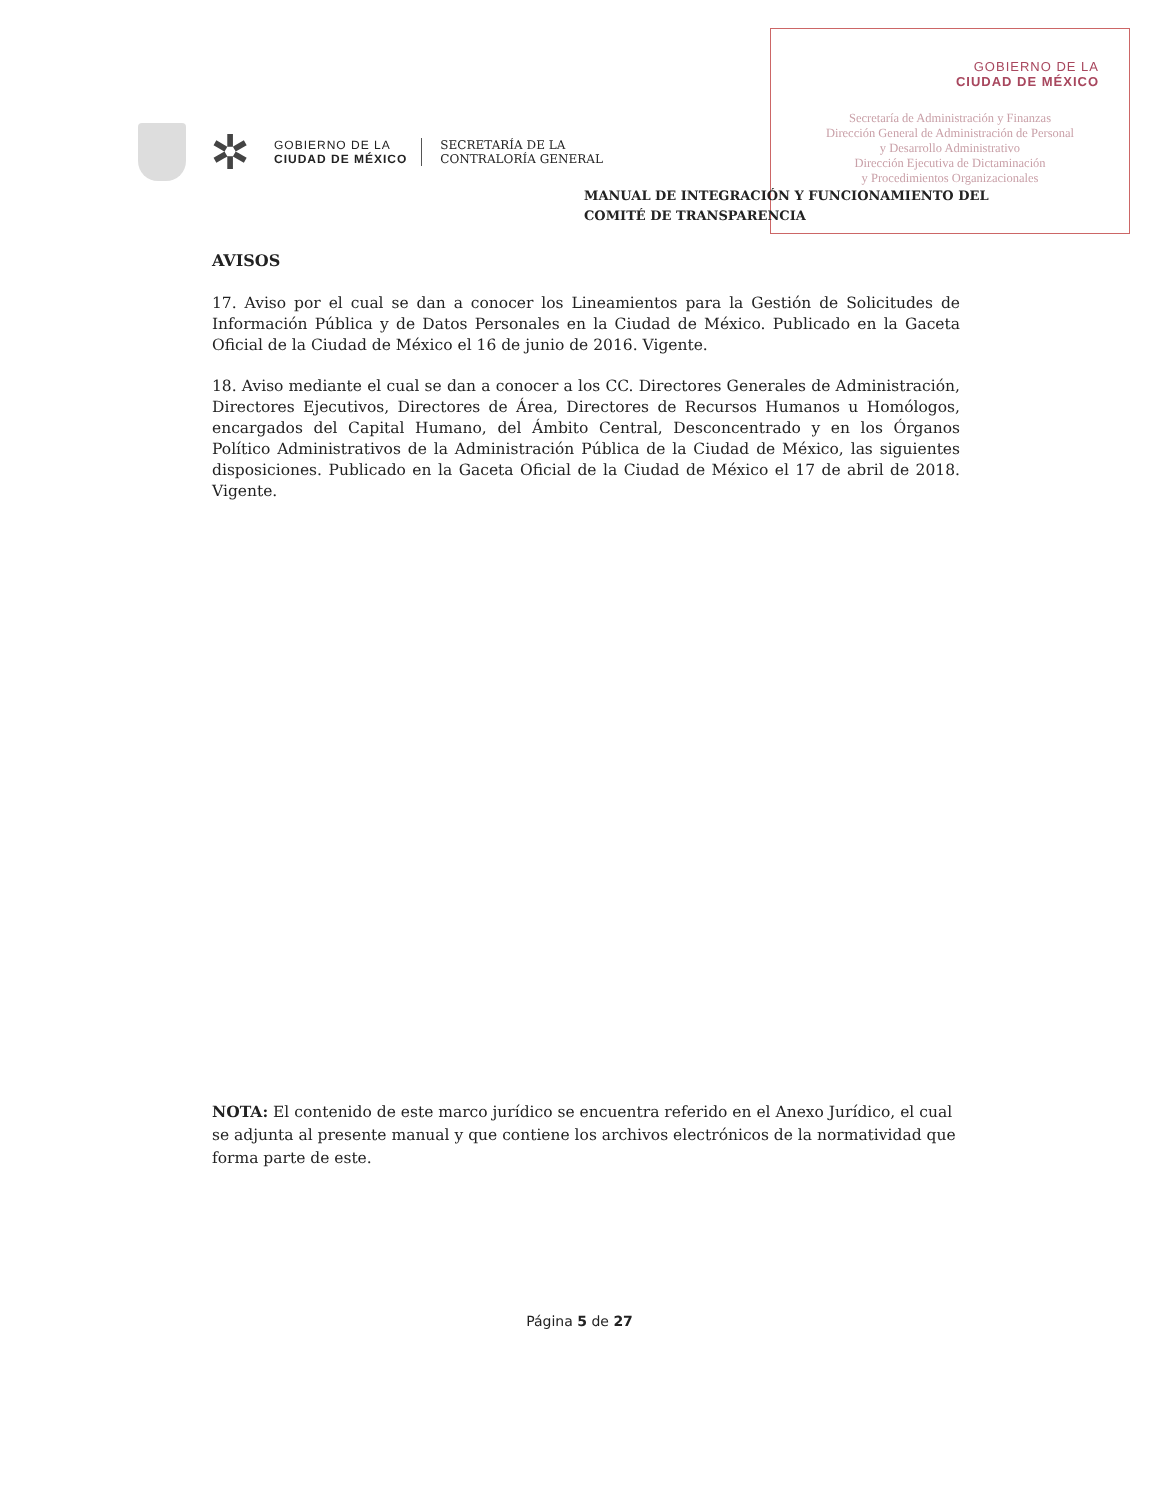GOBIERNO DE LA
CIUDAD DE MÉXICO
Secretaría de Administración y Finanzas
Dirección General de Administración de Personal
y Desarrollo Administrativo
Dirección Ejecutiva de Dictaminación
y Procedimientos Organizacionales
✲
GOBIERNO DE LA
CIUDAD DE MÉXICO
SECRETARÍA DE LA
CONTRALORÍA GENERAL
MANUAL DE INTEGRACIÓN Y FUNCIONAMIENTO DEL
COMITÉ DE TRANSPARENCIA
AVISOS
17. Aviso por el cual se dan a conocer los Lineamientos para la Gestión de Solicitudes de Información Pública y de Datos Personales en la Ciudad de México. Publicado en la Gaceta Oficial de la Ciudad de México el 16 de junio de 2016. Vigente.
18. Aviso mediante el cual se dan a conocer a los CC. Directores Generales de Administración, Directores Ejecutivos, Directores de Área, Directores de Recursos Humanos u Homólogos, encargados del Capital Humano, del Ámbito Central, Desconcentrado y en los Órganos Político Administrativos de la Administración Pública de la Ciudad de México, las siguientes disposiciones. Publicado en la Gaceta Oficial de la Ciudad de México el 17 de abril de 2018. Vigente.
NOTA: El contenido de este marco jurídico se encuentra referido en el Anexo Jurídico, el cual se adjunta al presente manual y que contiene los archivos electrónicos de la normatividad que forma parte de este.
Página 5 de 27